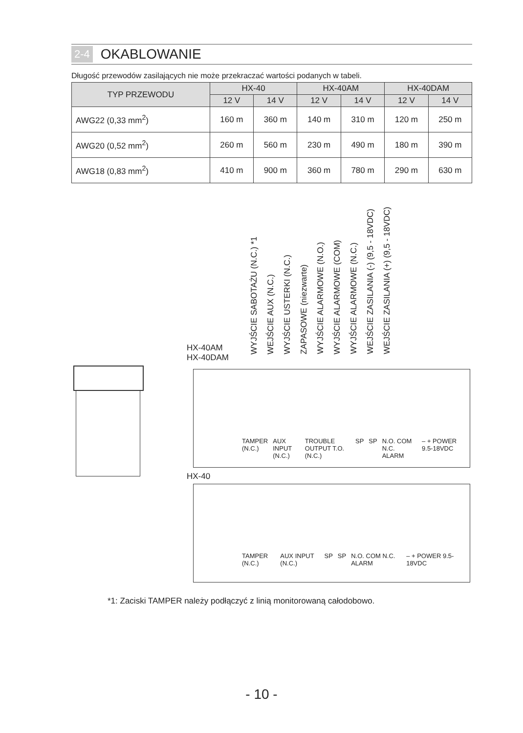2-4 OKABLOWANIE
Długość przewodów zasilających nie może przekraczać wartości podanych w tabeli.
| TYP PRZEWODU | HX-40 | | HX-40AM | | HX-40DAM | |
| --- | --- | --- | --- | --- | --- | --- |
| | 12 V | 14 V | 12 V | 14 V | 12 V | 14 V |
| AWG22 (0,33 mm<sup>2</sup>) | 160 m | 360 m | 140 m | 310 m | 120 m | 250 m |
| AWG20 (0,52 mm<sup>2</sup>) | 260 m | 560 m | 230 m | 490 m | 180 m | 390 m |
| AWG18 (0,83 mm<sup>2</sup>) | 410 m | 900 m | 360 m | 780 m | 290 m | 630 m |
WYJŚCIE SABOTAŻU (N.C.) *1
WEJŚCIE AUX (N.C.)
WYJŚCIE USTERKI (N.C.)
ZAPASOWE (niezwarte)
WYJŚCIE ALARMOWE (N.O.)
WYJŚCIE ALARMOWE (COM)
WYJŚCIE ALARMOWE (N.C.)
WEJŚCIE ZASILANIA (-) (9,5 - 18VDC)
WEJŚCIE ZASILANIA (+) (9,5 - 18VDC)
HX-40AM
HX-40DAM
TAMPER (N.C.) AUX INPUT (N.C.) TROUBLE OUTPUT T.O.(N.C.) SP SP N.O. COM N.C. ALARM – + POWER 9.5-18VDC
HX-40
TAMPER (N.C.) AUX INPUT (N.C.) SP SP N.O. COM N.C. ALARM – + POWER 9.5-18VDC
*1: Zaciski TAMPER należy podłączyć z linią monitorowaną całodobowo.
- 10 -